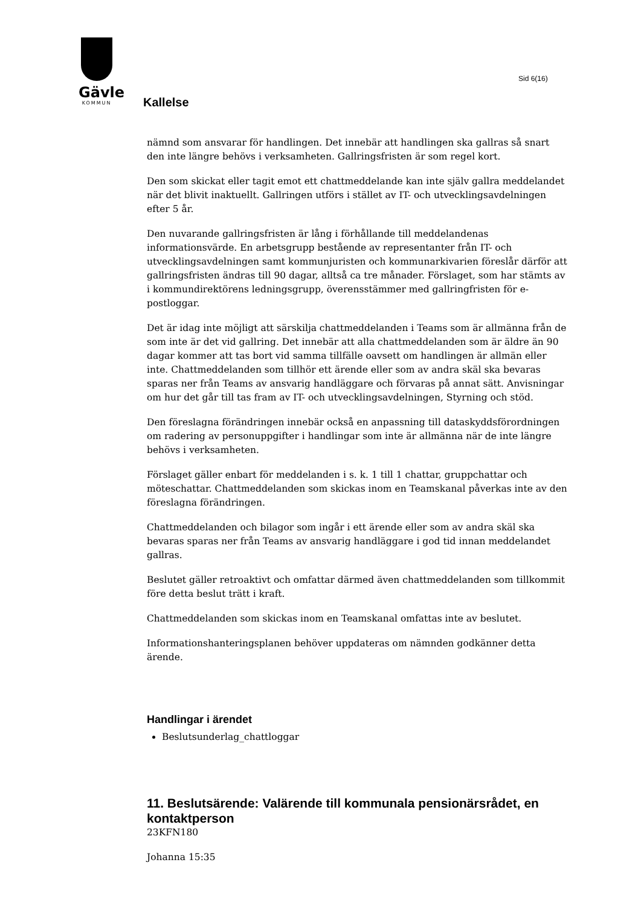Gävle
KOMMUN
Sid 6(16)
Kallelse
nämnd som ansvarar för handlingen. Det innebär att handlingen ska gallras så snart den inte längre behövs i verksamheten. Gallringsfristen är som regel kort.
Den som skickat eller tagit emot ett chattmeddelande kan inte själv gallra meddelandet när det blivit inaktuellt. Gallringen utförs i stället av IT- och utvecklingsavdelningen efter 5 år.
Den nuvarande gallringsfristen är lång i förhållande till meddelandenas informationsvärde. En arbetsgrupp bestående av representanter från IT- och utvecklingsavdelningen samt kommunjuristen och kommunarkivarien föreslår därför att gallringsfristen ändras till 90 dagar, alltså ca tre månader. Förslaget, som har stämts av i kommundirektörens ledningsgrupp, överensstämmer med gallringfristen för e-postloggar.
Det är idag inte möjligt att särskilja chattmeddelanden i Teams som är allmänna från de som inte är det vid gallring. Det innebär att alla chattmeddelanden som är äldre än 90 dagar kommer att tas bort vid samma tillfälle oavsett om handlingen är allmän eller inte. Chattmeddelanden som tillhör ett ärende eller som av andra skäl ska bevaras sparas ner från Teams av ansvarig handläggare och förvaras på annat sätt. Anvisningar om hur det går till tas fram av IT- och utvecklingsavdelningen, Styrning och stöd.
Den föreslagna förändringen innebär också en anpassning till dataskyddsförordningen om radering av personuppgifter i handlingar som inte är allmänna när de inte längre behövs i verksamheten.
Förslaget gäller enbart för meddelanden i s. k. 1 till 1 chattar, gruppchattar och möteschattar. Chattmeddelanden som skickas inom en Teamskanal påverkas inte av den föreslagna förändringen.
Chattmeddelanden och bilagor som ingår i ett ärende eller som av andra skäl ska bevaras sparas ner från Teams av ansvarig handläggare i god tid innan meddelandet gallras.
Beslutet gäller retroaktivt och omfattar därmed även chattmeddelanden som tillkommit före detta beslut trätt i kraft.
Chattmeddelanden som skickas inom en Teamskanal omfattas inte av beslutet.
Informationshanteringsplanen behöver uppdateras om nämnden godkänner detta ärende.
Handlingar i ärendet
Beslutsunderlag_chattloggar
11. Beslutsärende: Valärende till kommunala pensionärsrådet, en kontaktperson
23KFN180
Johanna 15:35